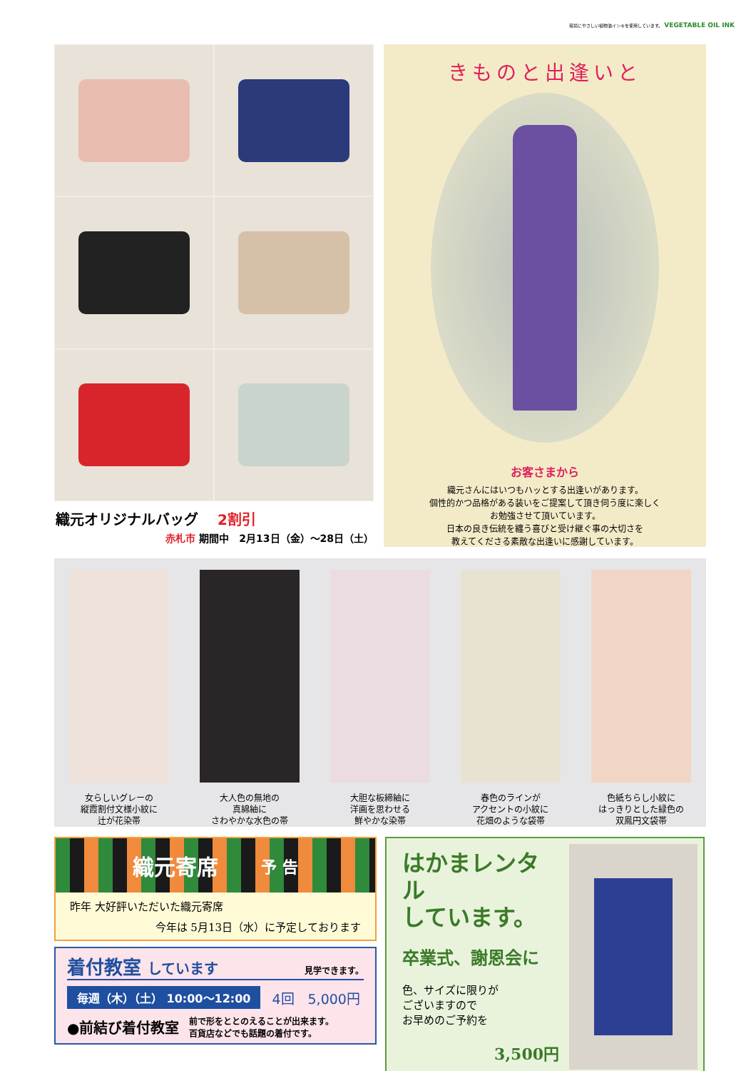環境にやさしい植物油インキを使用しています。 VEGETABLE OIL INK
織元オリジナルバッグ 2割引
赤札市 期間中　2月13日（金）～28日（土）
きものと出逢いと
お客さまから
織元さんにはいつもハッとする出逢いがあります。
個性的かつ品格がある装いをご提案して頂き伺う度に楽しく
お勉強させて頂いています。
日本の良き伝統を纏う喜びと受け継ぐ事の大切さを
教えてくださる素敵な出逢いに感謝しています。
女らしいグレーの
縦霞割付文様小紋に
辻が花染帯
大人色の無地の
真綿紬に
さわやかな水色の帯
大胆な板締紬に
洋画を思わせる
鮮やかな染帯
春色のラインが
アクセントの小紋に
花畑のような袋帯
色紙ちらし小紋に
はっきりとした緑色の
双鳳円文袋帯
織元寄席 予 告
昨年 大好評いただいた織元寄席
今年は 5月13日（水）に予定しております
着付教室 しています 見学できます。
毎週（木）（土） 10:00～12:00 4回　5,000円
●前結び着付教室 前で形をととのえることが出来ます。
百貨店などでも話題の着付です。
はかまレンタル
しています。
卒業式、謝恩会に
色、サイズに限りが
ございますので
お早めのご予約を
3,500円